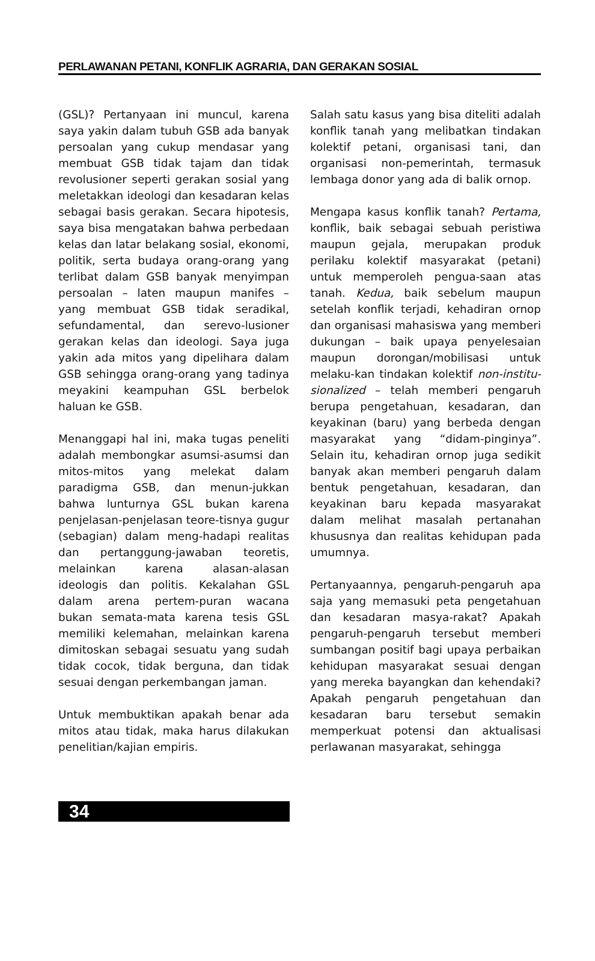PERLAWANAN PETANI, KONFLIK AGRARIA, DAN GERAKAN SOSIAL
(GSL)? Pertanyaan ini muncul, karena saya yakin dalam tubuh GSB ada banyak persoalan yang cukup mendasar yang membuat GSB tidak tajam dan tidak revolusioner seperti gerakan sosial yang meletakkan ideologi dan kesadaran kelas sebagai basis gerakan. Secara hipotesis, saya bisa mengatakan bahwa perbedaan kelas dan latar belakang sosial, ekonomi, politik, serta budaya orang-orang yang terlibat dalam GSB banyak menyimpan persoalan – laten maupun manifes – yang membuat GSB tidak seradikal, sefundamental, dan serevo-lusioner gerakan kelas dan ideologi. Saya juga yakin ada mitos yang dipelihara dalam GSB sehingga orang-orang yang tadinya meyakini keampuhan GSL berbelok haluan ke GSB.
Menanggapi hal ini, maka tugas peneliti adalah membongkar asumsi-asumsi dan mitos-mitos yang melekat dalam paradigma GSB, dan menun-jukkan bahwa lunturnya GSL bukan karena penjelasan-penjelasan teore-tisnya gugur (sebagian) dalam meng-hadapi realitas dan pertanggung-jawaban teoretis, melainkan karena alasan-alasan ideologis dan politis. Kekalahan GSL dalam arena pertem-puran wacana bukan semata-mata karena tesis GSL memiliki kelemahan, melainkan karena dimitoskan sebagai sesuatu yang sudah tidak cocok, tidak berguna, dan tidak sesuai dengan perkembangan jaman.
Untuk membuktikan apakah benar ada mitos atau tidak, maka harus dilakukan penelitian/kajian empiris.
Salah satu kasus yang bisa diteliti adalah konflik tanah yang melibatkan tindakan kolektif petani, organisasi tani, dan organisasi non-pemerintah, termasuk lembaga donor yang ada di balik ornop.
Mengapa kasus konflik tanah? Pertama, konflik, baik sebagai sebuah peristiwa maupun gejala, merupakan produk perilaku kolektif masyarakat (petani) untuk memperoleh pengua-saan atas tanah. Kedua, baik sebelum maupun setelah konflik terjadi, kehadiran ornop dan organisasi mahasiswa yang memberi dukungan – baik upaya penyelesaian maupun dorongan/mobilisasi untuk melaku-kan tindakan kolektif non-institu-sionalized – telah memberi pengaruh berupa pengetahuan, kesadaran, dan keyakinan (baru) yang berbeda dengan masyarakat yang “didam-pinginya”. Selain itu, kehadiran ornop juga sedikit banyak akan memberi pengaruh dalam bentuk pengetahuan, kesadaran, dan keyakinan baru kepada masyarakat dalam melihat masalah pertanahan khususnya dan realitas kehidupan pada umumnya.
Pertanyaannya, pengaruh-pengaruh apa saja yang memasuki peta pengetahuan dan kesadaran masya-rakat? Apakah pengaruh-pengaruh tersebut memberi sumbangan positif bagi upaya perbaikan kehidupan masyarakat sesuai dengan yang mereka bayangkan dan kehendaki? Apakah pengaruh pengetahuan dan kesadaran baru tersebut semakin memperkuat potensi dan aktualisasi perlawanan masyarakat, sehingga
34